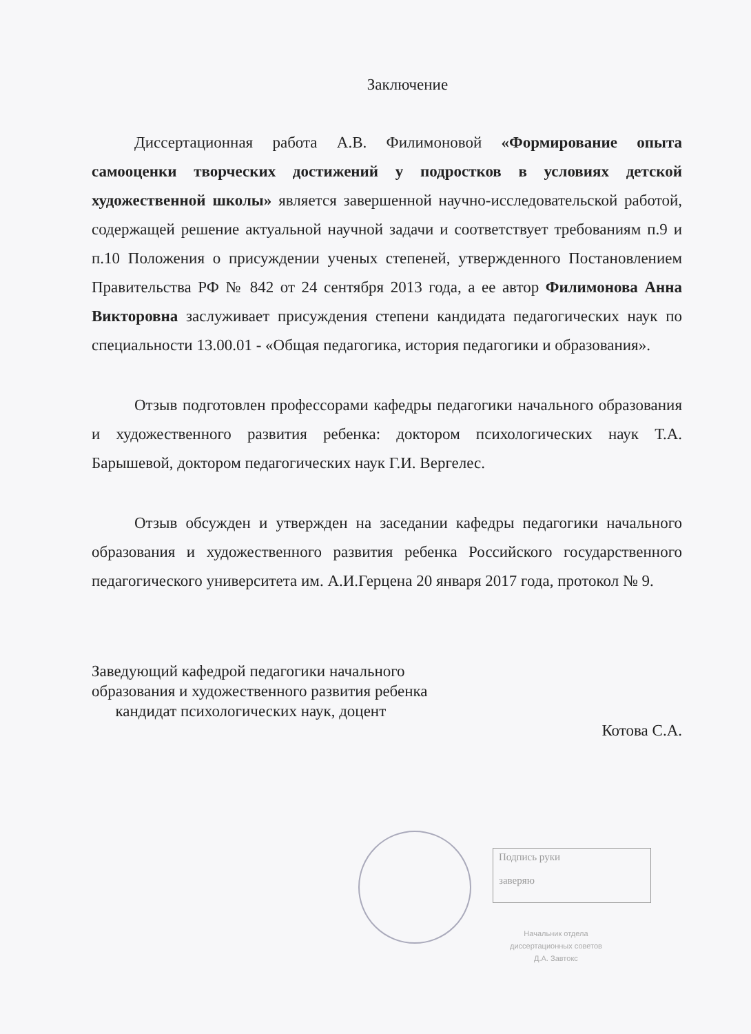Заключение
Диссертационная работа А.В. Филимоновой «Формирование опыта самооценки творческих достижений у подростков в условиях детской художественной школы» является завершенной научно-исследовательской работой, содержащей решение актуальной научной задачи и соответствует требованиям п.9 и п.10 Положения о присуждении ученых степеней, утвержденного Постановлением Правительства РФ № 842 от 24 сентября 2013 года, а ее автор Филимонова Анна Викторовна заслуживает присуждения степени кандидата педагогических наук по специальности 13.00.01 - «Общая педагогика, история педагогики и образования».
Отзыв подготовлен профессорами кафедры педагогики начального образования и художественного развития ребенка: доктором психологических наук Т.А. Барышевой, доктором педагогических наук Г.И. Вергелес.
Отзыв обсужден и утвержден на заседании кафедры педагогики начального образования и художественного развития ребенка Российского государственного педагогического университета им. А.И.Герцена 20 января 2017 года, протокол № 9.
Заведующий кафедрой педагогики начального
образования и художественного развития ребенка
кандидат психологических наук, доцент
Котова С.А.
Подпись руки
заверяю
Начальник отдела
диссертационных советов
Д.А. Завтокс